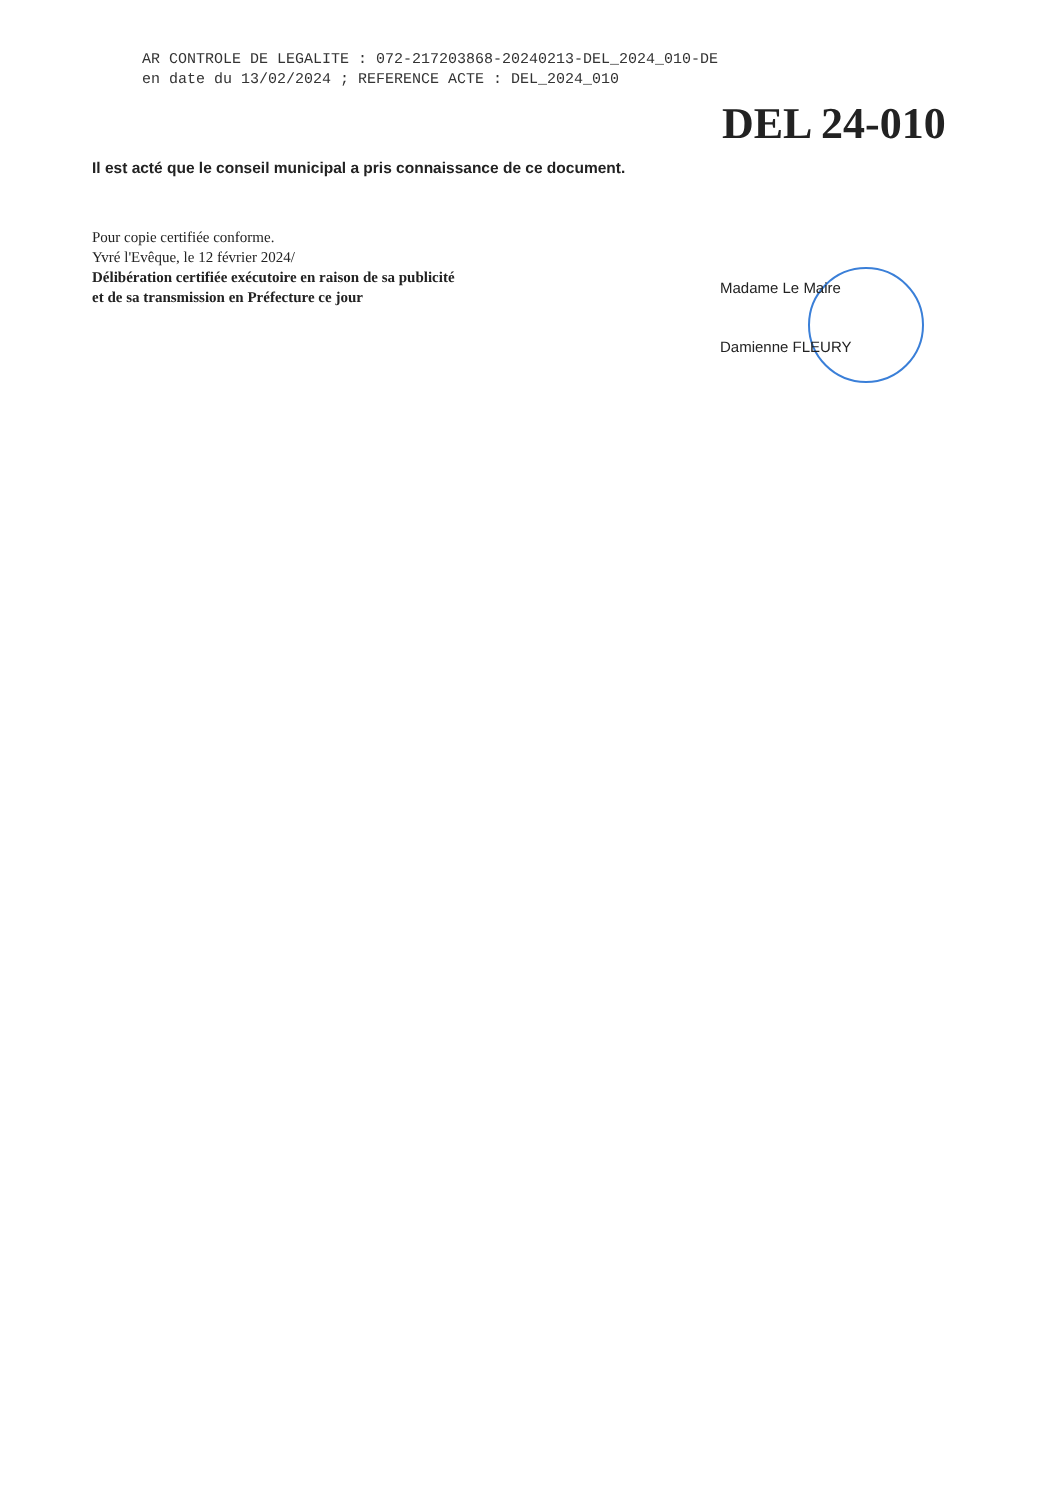AR CONTROLE DE LEGALITE : 072-217203868-20240213-DEL_2024_010-DE
en date du 13/02/2024 ; REFERENCE ACTE : DEL_2024_010
DEL 24-010
Il est acté que le conseil municipal a pris connaissance de ce document.
Pour copie certifiée conforme.
Yvré l'Evêque, le 12 février 2024/
Délibération certifiée exécutoire en raison de sa publicité
et de sa transmission en Préfecture ce jour
Madame Le Maire
Damienne FLEURY